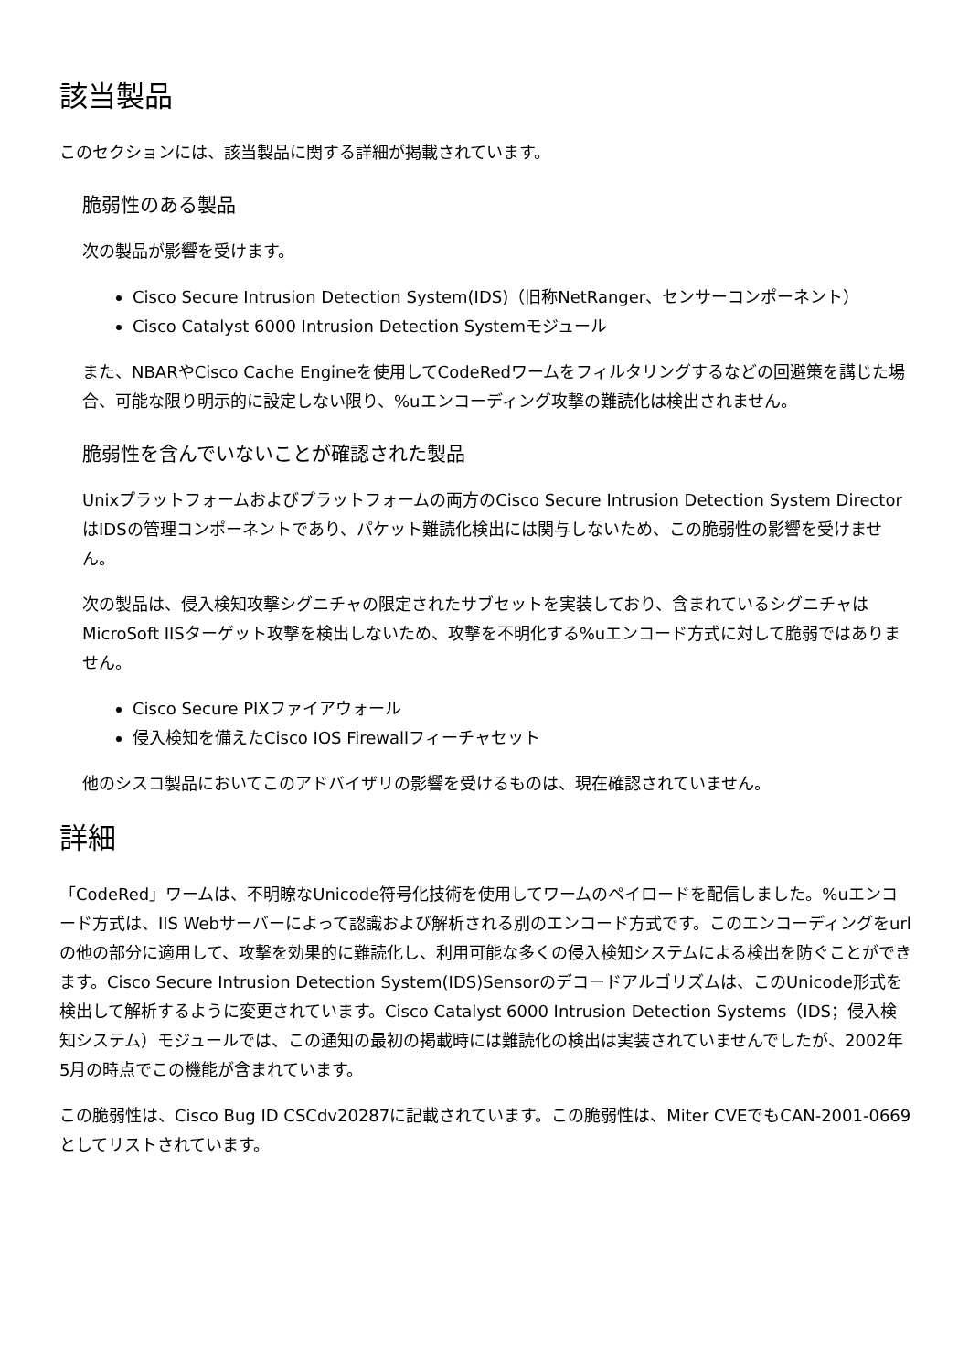該当製品
このセクションには、該当製品に関する詳細が掲載されています。
脆弱性のある製品
次の製品が影響を受けます。
Cisco Secure Intrusion Detection System(IDS)（旧称NetRanger、センサーコンポーネント）
Cisco Catalyst 6000 Intrusion Detection Systemモジュール
また、NBARやCisco Cache Engineを使用してCodeRedワームをフィルタリングするなどの回避策を講じた場合、可能な限り明示的に設定しない限り、%uエンコーディング攻撃の難読化は検出されません。
脆弱性を含んでいないことが確認された製品
Unixプラットフォームおよびプラットフォームの両方のCisco Secure Intrusion Detection System DirectorはIDSの管理コンポーネントであり、パケット難読化検出には関与しないため、この脆弱性の影響を受けません。
次の製品は、侵入検知攻撃シグニチャの限定されたサブセットを実装しており、含まれているシグニチャはMicroSoft IISターゲット攻撃を検出しないため、攻撃を不明化する%uエンコード方式に対して脆弱ではありません。
Cisco Secure PIXファイアウォール
侵入検知を備えたCisco IOS Firewallフィーチャセット
他のシスコ製品においてこのアドバイザリの影響を受けるものは、現在確認されていません。
詳細
「CodeRed」ワームは、不明瞭なUnicode符号化技術を使用してワームのペイロードを配信しました。%uエンコード方式は、IIS Webサーバーによって認識および解析される別のエンコード方式です。このエンコーディングをurlの他の部分に適用して、攻撃を効果的に難読化し、利用可能な多くの侵入検知システムによる検出を防ぐことができます。Cisco Secure Intrusion Detection System(IDS)Sensorのデコードアルゴリズムは、このUnicode形式を検出して解析するように変更されています。Cisco Catalyst 6000 Intrusion Detection Systems（IDS；侵入検知システム）モジュールでは、この通知の最初の掲載時には難読化の検出は実装されていませんでしたが、2002年5月の時点でこの機能が含まれています。
この脆弱性は、Cisco Bug ID CSCdv20287に記載されています。この脆弱性は、Miter CVEでもCAN-2001-0669としてリストされています。